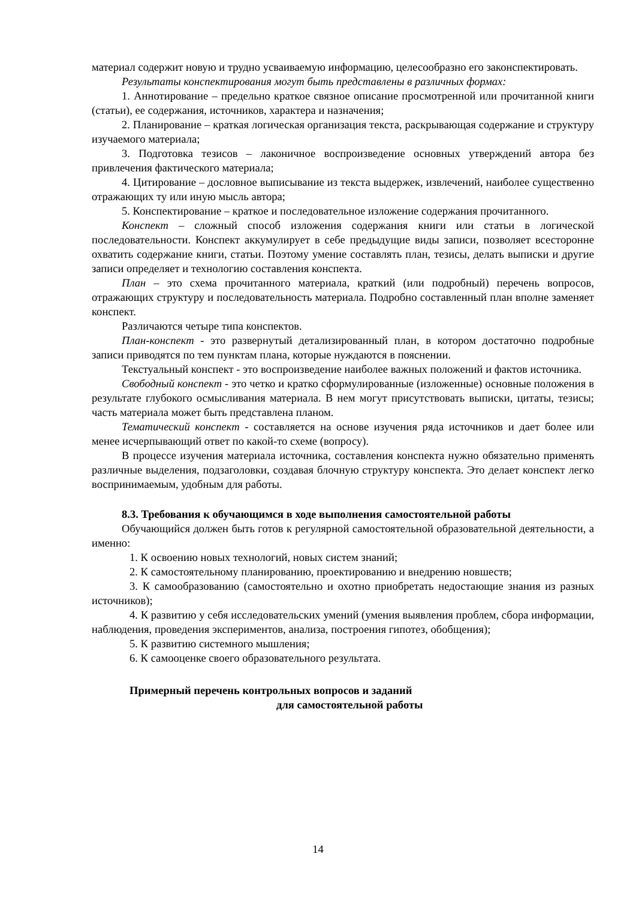материал содержит новую и трудно усваиваемую информацию, целесообразно его законспектировать.
Результаты конспектирования могут быть представлены в различных формах:
1. Аннотирование – предельно краткое связное описание просмотренной или прочитанной книги (статьи), ее содержания, источников, характера и назначения;
2. Планирование – краткая логическая организация текста, раскрывающая содержание и структуру изучаемого материала;
3. Подготовка тезисов – лаконичное воспроизведение основных утверждений автора без привлечения фактического материала;
4. Цитирование – дословное выписывание из текста выдержек, извлечений, наиболее существенно отражающих ту или иную мысль автора;
5. Конспектирование – краткое и последовательное изложение содержания прочитанного.
Конспект – сложный способ изложения содержания книги или статьи в логической последовательности. Конспект аккумулирует в себе предыдущие виды записи, позволяет всесторонне охватить содержание книги, статьи. Поэтому умение составлять план, тезисы, делать выписки и другие записи определяет и технологию составления конспекта.
План – это схема прочитанного материала, краткий (или подробный) перечень вопросов, отражающих структуру и последовательность материала. Подробно составленный план вполне заменяет конспект.
Различаются четыре типа конспектов.
План-конспект - это развернутый детализированный план, в котором достаточно подробные записи приводятся по тем пунктам плана, которые нуждаются в пояснении.
Текстуальный конспект - это воспроизведение наиболее важных положений и фактов источника.
Свободный конспект - это четко и кратко сформулированные (изложенные) основные положения в результате глубокого осмысливания материала. В нем могут присутствовать выписки, цитаты, тезисы; часть материала может быть представлена планом.
Тематический конспект - составляется на основе изучения ряда источников и дает более или менее исчерпывающий ответ по какой-то схеме (вопросу).
В процессе изучения материала источника, составления конспекта нужно обязательно применять различные выделения, подзаголовки, создавая блочную структуру конспекта. Это делает конспект легко воспринимаемым, удобным для работы.
8.3. Требования к обучающимся в ходе выполнения самостоятельной работы
Обучающийся должен быть готов к регулярной самостоятельной образовательной деятельности, а именно:
1. К освоению новых технологий, новых систем знаний;
2. К самостоятельному планированию, проектированию и внедрению новшеств;
3. К самообразованию (самостоятельно и охотно приобретать недостающие знания из разных источников);
4. К развитию у себя исследовательских умений (умения выявления проблем, сбора информации, наблюдения, проведения экспериментов, анализа, построения гипотез, обобщения);
5. К развитию системного мышления;
6. К самооценке своего образовательного результата.
Примерный перечень контрольных вопросов и заданий
для самостоятельной работы
14